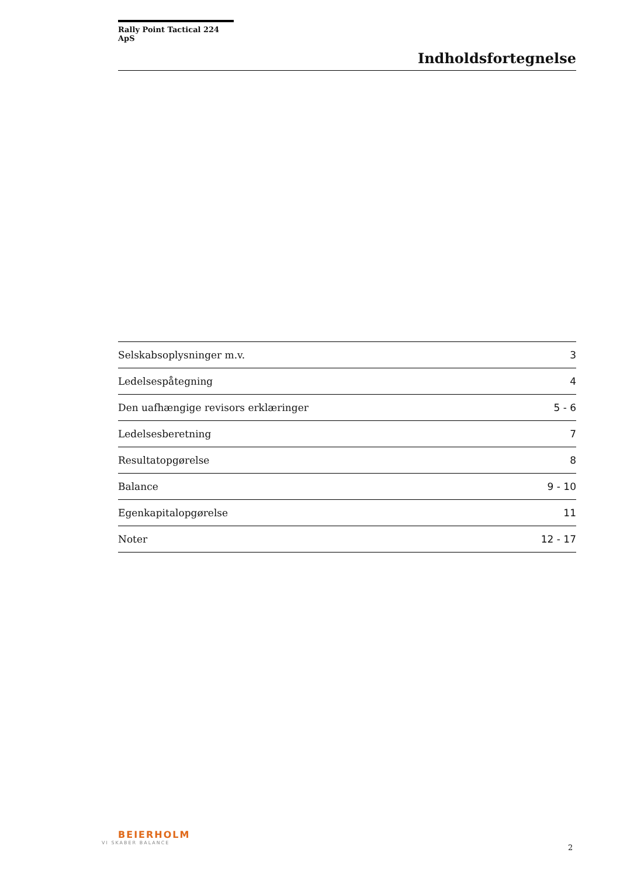Rally Point Tactical 224 ApS
Indholdsfortegnelse
| Selskabsoplysninger m.v. | 3 |
| Ledelsespåtegning | 4 |
| Den uafhængige revisors erklæringer | 5 - 6 |
| Ledelsesberetning | 7 |
| Resultatopgørelse | 8 |
| Balance | 9 - 10 |
| Egenkapitalopgørelse | 11 |
| Noter | 12 - 17 |
BEIERHOLM
VI SKABER BALANCE
2